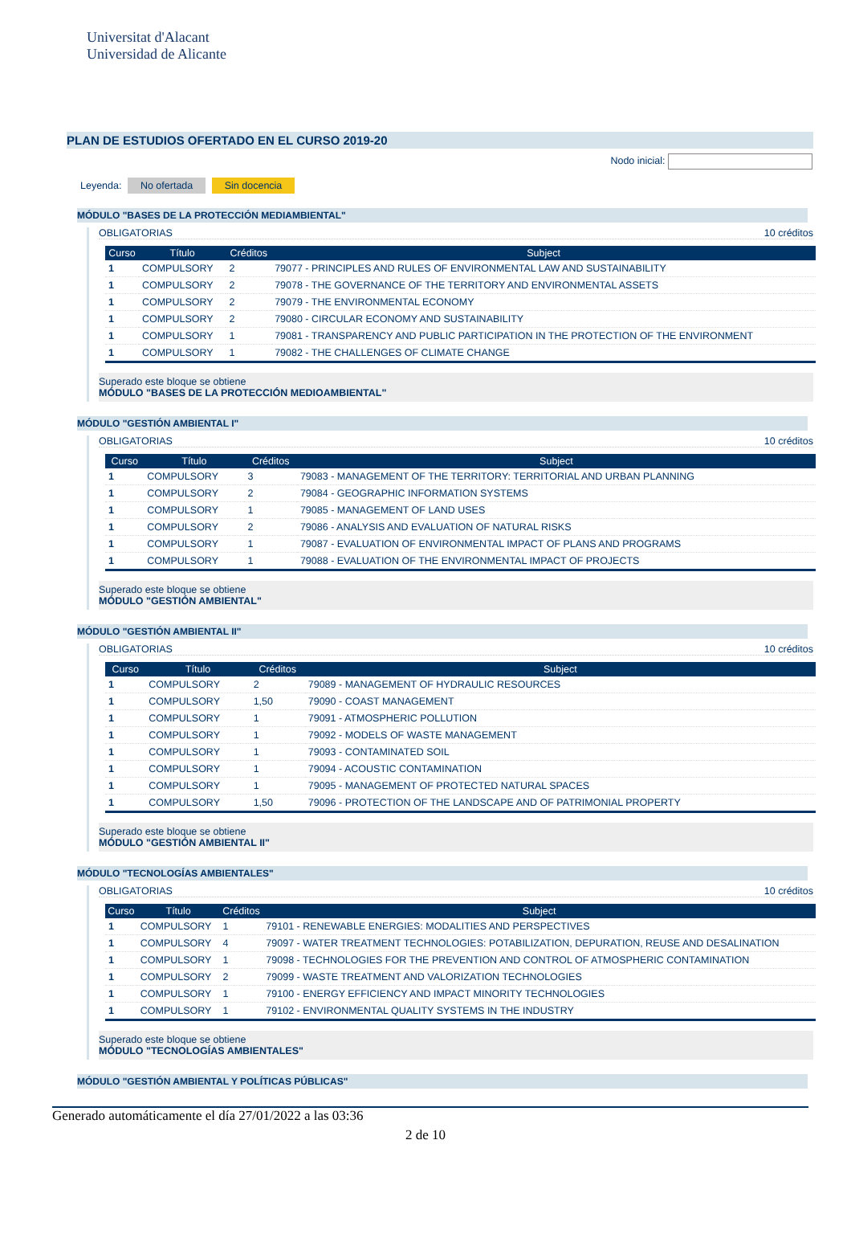Universitat d'Alacant
Universidad de Alicante
PLAN DE ESTUDIOS OFERTADO EN EL CURSO 2019-20
Nodo inicial:
Leyenda: No ofertada Sin docencia
MÓDULO "BASES DE LA PROTECCIÓN MEDIAMBIENTAL"
OBLIGATORIAS 10 créditos
| Curso | Título | Créditos | Subject |
| --- | --- | --- | --- |
| 1 | COMPULSORY | 2 | 79077 - PRINCIPLES AND RULES OF ENVIRONMENTAL LAW AND SUSTAINABILITY |
| 1 | COMPULSORY | 2 | 79078 - THE GOVERNANCE OF THE TERRITORY AND ENVIRONMENTAL ASSETS |
| 1 | COMPULSORY | 2 | 79079 - THE ENVIRONMENTAL ECONOMY |
| 1 | COMPULSORY | 2 | 79080 - CIRCULAR ECONOMY AND SUSTAINABILITY |
| 1 | COMPULSORY | 1 | 79081 - TRANSPARENCY AND PUBLIC PARTICIPATION IN THE PROTECTION OF THE ENVIRONMENT |
| 1 | COMPULSORY | 1 | 79082 - THE CHALLENGES OF CLIMATE CHANGE |
Superado este bloque se obtiene
MÓDULO "BASES DE LA PROTECCIÓN MEDIOAMBIENTAL"
MÓDULO "GESTIÓN AMBIENTAL I"
OBLIGATORIAS 10 créditos
| Curso | Título | Créditos | Subject |
| --- | --- | --- | --- |
| 1 | COMPULSORY | 3 | 79083 - MANAGEMENT OF THE TERRITORY: TERRITORIAL AND URBAN PLANNING |
| 1 | COMPULSORY | 2 | 79084 - GEOGRAPHIC INFORMATION SYSTEMS |
| 1 | COMPULSORY | 1 | 79085 - MANAGEMENT OF LAND USES |
| 1 | COMPULSORY | 2 | 79086 - ANALYSIS AND EVALUATION OF NATURAL RISKS |
| 1 | COMPULSORY | 1 | 79087 - EVALUATION OF ENVIRONMENTAL IMPACT OF PLANS AND PROGRAMS |
| 1 | COMPULSORY | 1 | 79088 - EVALUATION OF THE ENVIRONMENTAL IMPACT OF PROJECTS |
Superado este bloque se obtiene
MÓDULO "GESTIÓN AMBIENTAL"
MÓDULO "GESTIÓN AMBIENTAL II"
OBLIGATORIAS 10 créditos
| Curso | Título | Créditos | Subject |
| --- | --- | --- | --- |
| 1 | COMPULSORY | 2 | 79089 - MANAGEMENT OF HYDRAULIC RESOURCES |
| 1 | COMPULSORY | 1,50 | 79090 - COAST MANAGEMENT |
| 1 | COMPULSORY | 1 | 79091 - ATMOSPHERIC POLLUTION |
| 1 | COMPULSORY | 1 | 79092 - MODELS OF WASTE MANAGEMENT |
| 1 | COMPULSORY | 1 | 79093 - CONTAMINATED SOIL |
| 1 | COMPULSORY | 1 | 79094 - ACOUSTIC CONTAMINATION |
| 1 | COMPULSORY | 1 | 79095 - MANAGEMENT OF PROTECTED NATURAL SPACES |
| 1 | COMPULSORY | 1,50 | 79096 - PROTECTION OF THE LANDSCAPE AND OF PATRIMONIAL PROPERTY |
Superado este bloque se obtiene
MÓDULO "GESTIÓN AMBIENTAL II"
MÓDULO "TECNOLOGÍAS AMBIENTALES"
OBLIGATORIAS 10 créditos
| Curso | Título | Créditos | Subject |
| --- | --- | --- | --- |
| 1 | COMPULSORY | 1 | 79101 - RENEWABLE ENERGIES: MODALITIES AND PERSPECTIVES |
| 1 | COMPULSORY | 4 | 79097 - WATER TREATMENT TECHNOLOGIES: POTABILIZATION, DEPURATION, REUSE AND DESALINATION |
| 1 | COMPULSORY | 1 | 79098 - TECHNOLOGIES FOR THE PREVENTION AND CONTROL OF ATMOSPHERIC CONTAMINATION |
| 1 | COMPULSORY | 2 | 79099 - WASTE TREATMENT AND VALORIZATION TECHNOLOGIES |
| 1 | COMPULSORY | 1 | 79100 - ENERGY EFFICIENCY AND IMPACT MINORITY TECHNOLOGIES |
| 1 | COMPULSORY | 1 | 79102 - ENVIRONMENTAL QUALITY SYSTEMS IN THE INDUSTRY |
Superado este bloque se obtiene
MÓDULO "TECNOLOGÍAS AMBIENTALES"
MÓDULO "GESTIÓN AMBIENTAL Y POLÍTICAS PÚBLICAS"
Generado automáticamente el día 27/01/2022 a las 03:36
2 de 10